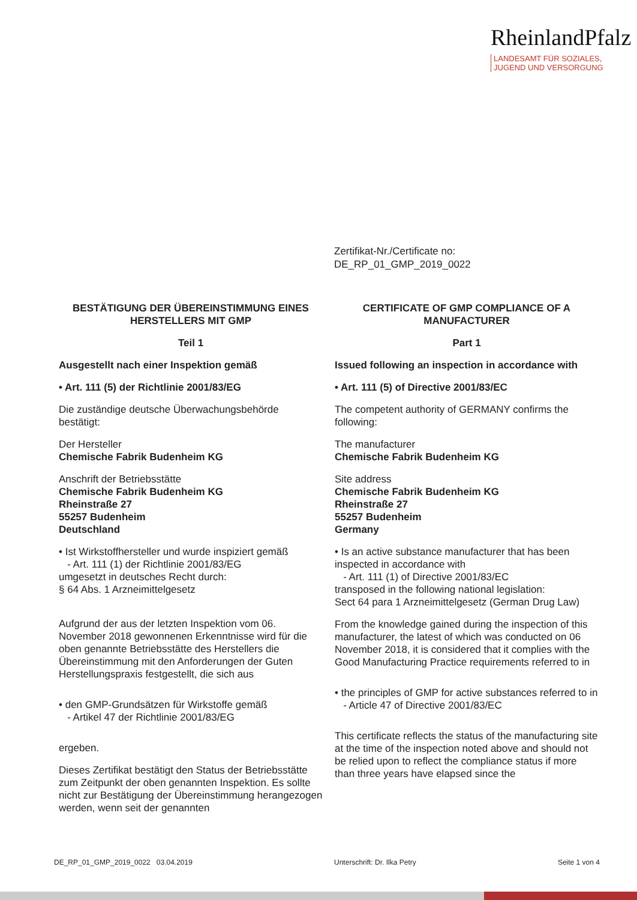RheinlandPfalz
LANDESAMT FÜR SOZIALES,
JUGEND UND VERSORGUNG
Zertifikat-Nr./Certificate no:
DE_RP_01_GMP_2019_0022
BESTÄTIGUNG DER ÜBEREINSTIMMUNG EINES HERSTELLERS MIT GMP
Teil 1
Ausgestellt nach einer Inspektion gemäß
• Art. 111 (5) der Richtlinie 2001/83/EG
Die zuständige deutsche Überwachungsbehörde bestätigt:
Der Hersteller
Chemische Fabrik Budenheim KG
Anschrift der Betriebsstätte
Chemische Fabrik Budenheim KG
Rheinstraße 27
55257 Budenheim
Deutschland
• Ist Wirkstoffhersteller und wurde inspiziert gemäß
- Art. 111 (1) der Richtlinie 2001/83/EG
umgesetzt in deutsches Recht durch:
§ 64 Abs. 1 Arzneimittelgesetz
Aufgrund der aus der letzten Inspektion vom 06. November 2018 gewonnenen Erkenntnisse wird für die oben genannte Betriebsstätte des Herstellers die Übereinstimmung mit den Anforderungen der Guten Herstellungspraxis festgestellt, die sich aus
• den GMP-Grundsätzen für Wirkstoffe gemäß
- Artikel 47 der Richtlinie 2001/83/EG
ergeben.
Dieses Zertifikat bestätigt den Status der Betriebsstätte zum Zeitpunkt der oben genannten Inspektion. Es sollte nicht zur Bestätigung der Übereinstimmung herangezogen werden, wenn seit der genannten
CERTIFICATE OF GMP COMPLIANCE OF A MANUFACTURER
Part 1
Issued following an inspection in accordance with
• Art. 111 (5) of Directive 2001/83/EC
The competent authority of GERMANY confirms the following:
The manufacturer
Chemische Fabrik Budenheim KG
Site address
Chemische Fabrik Budenheim KG
Rheinstraße 27
55257 Budenheim
Germany
• Is an active substance manufacturer that has been inspected in accordance with
- Art. 111 (1) of Directive 2001/83/EC
transposed in the following national legislation:
Sect 64 para 1 Arzneimittelgesetz (German Drug Law)
From the knowledge gained during the inspection of this manufacturer, the latest of which was conducted on 06 November 2018, it is considered that it complies with the Good Manufacturing Practice requirements referred to in
• the principles of GMP for active substances referred to in
- Article 47 of Directive 2001/83/EC
This certificate reflects the status of the manufacturing site at the time of the inspection noted above and should not be relied upon to reflect the compliance status if more than three years have elapsed since the
DE_RP_01_GMP_2019_0022 03.04.2019 Unterschrift: Dr. Ilka Petry Seite 1 von 4